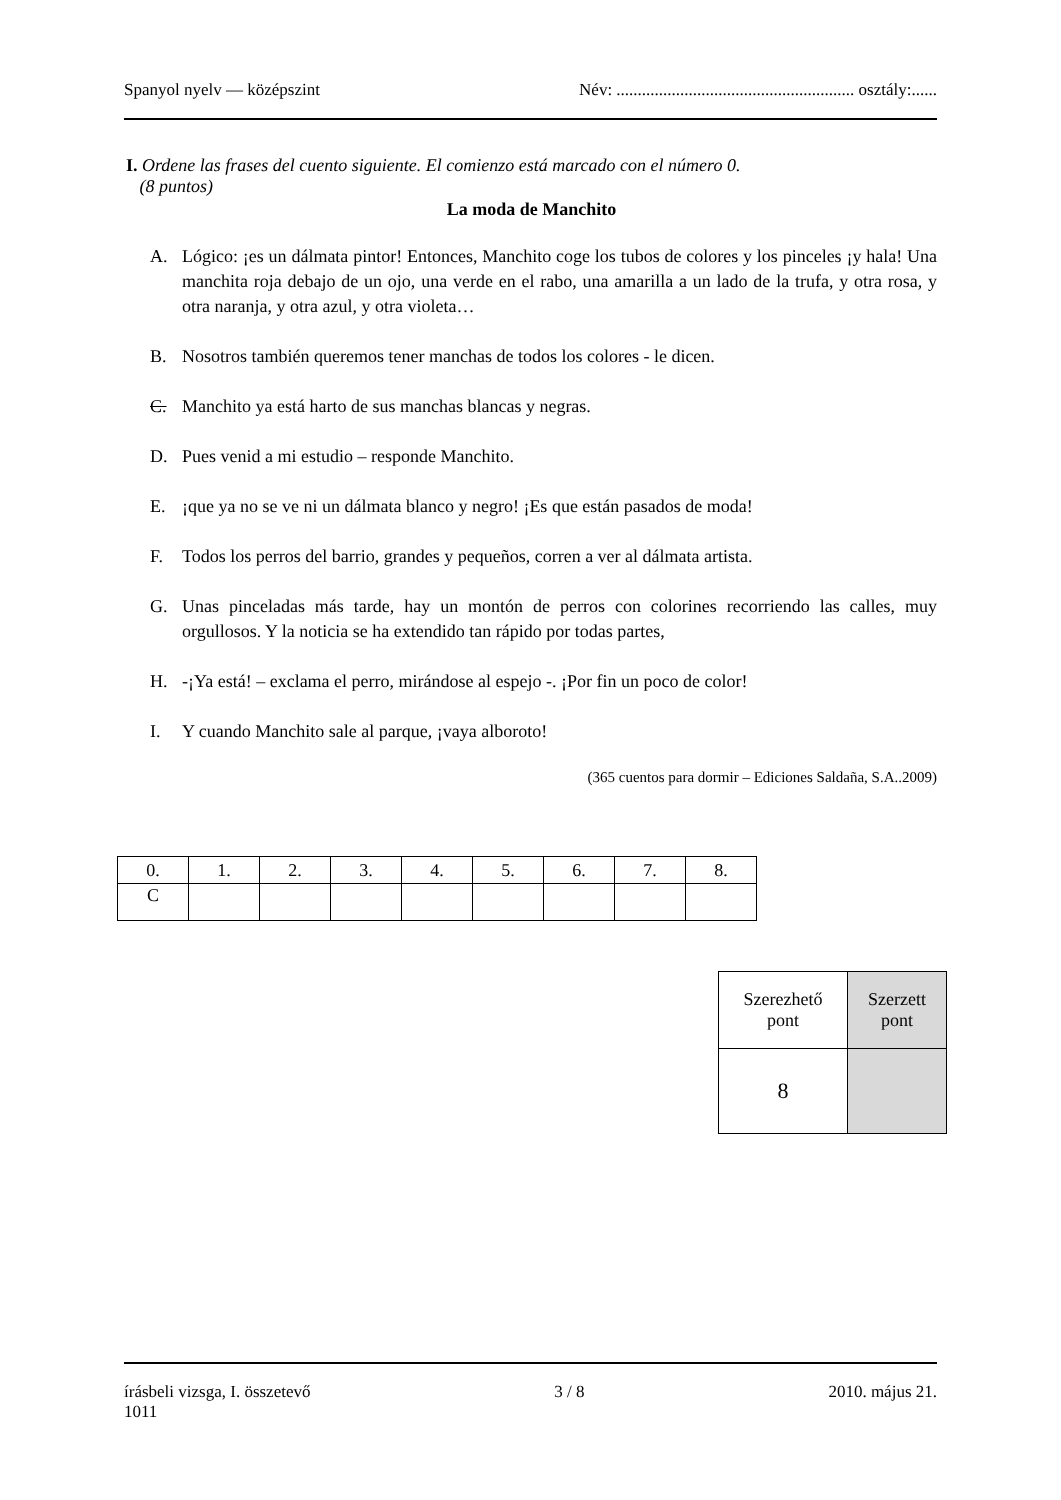Spanyol nyelv — középszint Név: ........................................................ osztály:......
I. Ordene las frases del cuento siguiente. El comienzo está marcado con el número 0.
(8 puntos)
La moda de Manchito
A. Lógico: ¡es un dálmata pintor! Entonces, Manchito coge los tubos de colores y los pinceles ¡y hala! Una manchita roja debajo de un ojo, una verde en el rabo, una amarilla a un lado de la trufa, y otra rosa, y otra naranja, y otra azul, y otra violeta…
B. Nosotros también queremos tener manchas de todos los colores - le dicen.
C. Manchito ya está harto de sus manchas blancas y negras.
D. Pues venid a mi estudio – responde Manchito.
E. ¡que ya no se ve ni un dálmata blanco y negro! ¡Es que están pasados de moda!
F. Todos los perros del barrio, grandes y pequeños, corren a ver al dálmata artista.
G. Unas pinceladas más tarde, hay un montón de perros con colorines recorriendo las calles, muy orgullosos. Y la noticia se ha extendido tan rápido por todas partes,
H. -¡Ya está! – exclama el perro, mirándose al espejo -. ¡Por fin un poco de color!
I. Y cuando Manchito sale al parque, ¡vaya alboroto!
(365 cuentos para dormir – Ediciones Saldaña, S.A..2009)
| 0. | 1. | 2. | 3. | 4. | 5. | 6. | 7. | 8. |
| C | | | | | | | | |
| Szerezhető pont | Szerzett pont |
| 8 | |
írásbeli vizsga, I. összetevő
1011 3 / 8 2010. május 21.